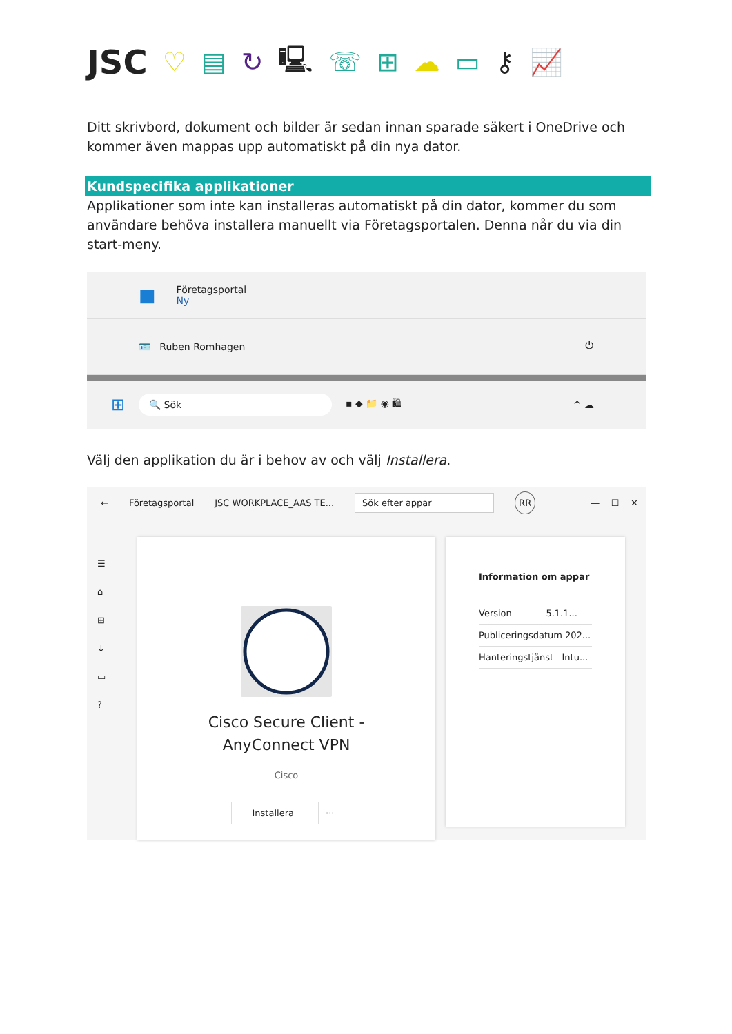JSC ♡ ▤ ↻ 🖳 ☏ ⊞ ☁ ▭ ⚷ 📈
Ditt skrivbord, dokument och bilder är sedan innan sparade säkert i OneDrive och kommer även mappas upp automatiskt på din nya dator.
Kundspecifika applikationer
Applikationer som inte kan installeras automatiskt på din dator, kommer du som användare behöva installera manuellt via Företagsportalen. Denna når du via din start-meny.
■
Företagsportal
Ny
🪪 Ruben Romhagen ⏻
⊞ 🔍 Sök ▪ ◆ 📁 ◉ 🛍 ^ ☁
Välj den applikation du är i behov av och välj Installera.
← Företagsportal JSC WORKPLACE_AAS TE... Sök efter appar RR — ☐ ✕
☰
⌂
⊞
↓
▭
?
Cisco Secure Client -
AnyConnect VPN
Cisco
Installera ···
Information om appar
Version 5.1.1...
Publiceringsdatum 202...
Hanteringstjänst Intu...